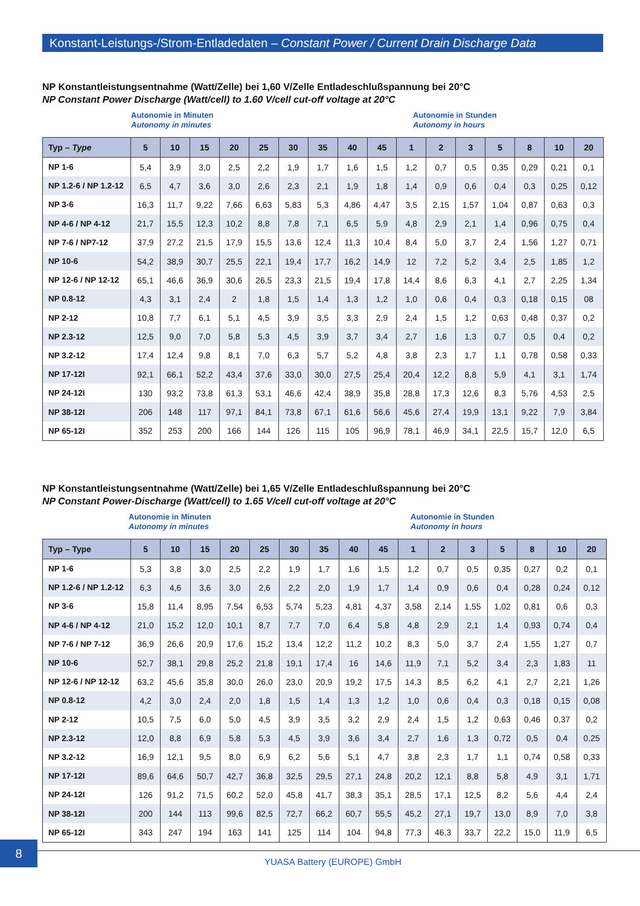Konstant-Leistungs-/Strom-Entladedaten – Constant Power / Current Drain Discharge Data
NP Konstantleistungsentnahme (Watt/Zelle) bei 1,60 V/Zelle Entladeschlußspannung bei 20°C
NP Constant Power Discharge (Watt/cell) to 1.60 V/cell cut-off voltage at 20°C
Autonomie in Minuten
Autonomy in minutes
Autonomie in Stunden
Autonomy in hours
| Typ – Type | 5 | 10 | 15 | 20 | 25 | 30 | 35 | 40 | 45 | 1 | 2 | 3 | 5 | 8 | 10 | 20 |
| --- | --- | --- | --- | --- | --- | --- | --- | --- | --- | --- | --- | --- | --- | --- | --- | --- |
| NP 1-6 | 5,4 | 3,9 | 3,0 | 2,5 | 2,2 | 1,9 | 1,7 | 1,6 | 1,5 | 1,2 | 0,7 | 0,5 | 0,35 | 0,29 | 0,21 | 0,1 |
| NP 1.2-6 / NP 1.2-12 | 6,5 | 4,7 | 3,6 | 3,0 | 2,6 | 2,3 | 2,1 | 1,9 | 1,8 | 1,4 | 0,9 | 0,6 | 0,4 | 0,3 | 0,25 | 0,12 |
| NP 3-6 | 16,3 | 11,7 | 9,22 | 7,66 | 6,63 | 5,83 | 5,3 | 4,86 | 4,47 | 3,5 | 2,15 | 1,57 | 1,04 | 0,87 | 0,63 | 0,3 |
| NP 4-6 / NP 4-12 | 21,7 | 15,5 | 12,3 | 10,2 | 8,8 | 7,8 | 7,1 | 6,5 | 5,9 | 4,8 | 2,9 | 2,1 | 1,4 | 0,96 | 0,75 | 0,4 |
| NP 7-6 / NP7-12 | 37,9 | 27,2 | 21,5 | 17,9 | 15,5 | 13,6 | 12,4 | 11,3 | 10,4 | 8,4 | 5,0 | 3,7 | 2,4 | 1,56 | 1,27 | 0,71 |
| NP 10-6 | 54,2 | 38,9 | 30,7 | 25,5 | 22,1 | 19,4 | 17,7 | 16,2 | 14,9 | 12 | 7,2 | 5,2 | 3,4 | 2,5 | 1,85 | 1,2 |
| NP 12-6 / NP 12-12 | 65,1 | 46,6 | 36,9 | 30,6 | 26,5 | 23,3 | 21,5 | 19,4 | 17,8 | 14,4 | 8,6 | 6,3 | 4,1 | 2,7 | 2,25 | 1,34 |
| NP 0.8-12 | 4,3 | 3,1 | 2,4 | 2 | 1,8 | 1,5 | 1,4 | 1,3 | 1,2 | 1,0 | 0,6 | 0,4 | 0,3 | 0,18 | 0,15 | 08 |
| NP 2-12 | 10,8 | 7,7 | 6,1 | 5,1 | 4,5 | 3,9 | 3,5 | 3,3 | 2,9 | 2,4 | 1,5 | 1,2 | 0,63 | 0,48 | 0,37 | 0,2 |
| NP 2.3-12 | 12,5 | 9,0 | 7,0 | 5,8 | 5,3 | 4,5 | 3,9 | 3,7 | 3,4 | 2,7 | 1,6 | 1,3 | 0,7 | 0,5 | 0,4 | 0,2 |
| NP 3.2-12 | 17,4 | 12,4 | 9,8 | 8,1 | 7,0 | 6,3 | 5,7 | 5,2 | 4,8 | 3,8 | 2,3 | 1,7 | 1,1 | 0,78 | 0,58 | 0,33 |
| NP 17-12I | 92,1 | 66,1 | 52,2 | 43,4 | 37,6 | 33,0 | 30,0 | 27,5 | 25,4 | 20,4 | 12,2 | 8,8 | 5,9 | 4,1 | 3,1 | 1,74 |
| NP 24-12I | 130 | 93,2 | 73,8 | 61,3 | 53,1 | 46,6 | 42,4 | 38,9 | 35,8 | 28,8 | 17,3 | 12,6 | 8,3 | 5,76 | 4,53 | 2,5 |
| NP 38-12I | 206 | 148 | 117 | 97,1 | 84,1 | 73,8 | 67,1 | 61,6 | 56,6 | 45,6 | 27,4 | 19,9 | 13,1 | 9,22 | 7,9 | 3,84 |
| NP 65-12I | 352 | 253 | 200 | 166 | 144 | 126 | 115 | 105 | 96,9 | 78,1 | 46,9 | 34,1 | 22,5 | 15,7 | 12,0 | 6,5 |
NP Konstantleistungsentnahme (Watt/Zelle) bei 1,65 V/Zelle Entladeschlußspannung bei 20°C
NP Constant Power-Discharge (Watt/cell) to 1.65 V/cell cut-off voltage at 20°C
Autonomie in Minuten
Autonomy in minutes
Autonomie in Stunden
Autonomy in hours
| Typ – Type | 5 | 10 | 15 | 20 | 25 | 30 | 35 | 40 | 45 | 1 | 2 | 3 | 5 | 8 | 10 | 20 |
| --- | --- | --- | --- | --- | --- | --- | --- | --- | --- | --- | --- | --- | --- | --- | --- | --- |
| NP 1-6 | 5,3 | 3,8 | 3,0 | 2,5 | 2,2 | 1,9 | 1,7 | 1,6 | 1,5 | 1,2 | 0,7 | 0,5 | 0,35 | 0,27 | 0,2 | 0,1 |
| NP 1.2-6 / NP 1.2-12 | 6,3 | 4,6 | 3,6 | 3,0 | 2,6 | 2,2 | 2,0 | 1,9 | 1,7 | 1,4 | 0,9 | 0,6 | 0,4 | 0,28 | 0,24 | 0,12 |
| NP 3-6 | 15,8 | 11,4 | 8,95 | 7,54 | 6,53 | 5,74 | 5,23 | 4,81 | 4,37 | 3,58 | 2,14 | 1,55 | 1,02 | 0,81 | 0,6 | 0,3 |
| NP 4-6 / NP 4-12 | 21,0 | 15,2 | 12,0 | 10,1 | 8,7 | 7,7 | 7,0 | 6,4 | 5,8 | 4,8 | 2,9 | 2,1 | 1,4 | 0,93 | 0,74 | 0,4 |
| NP 7-6 / NP 7-12 | 36,9 | 26,6 | 20,9 | 17,6 | 15,2 | 13,4 | 12,2 | 11,2 | 10,2 | 8,3 | 5,0 | 3,7 | 2,4 | 1,55 | 1,27 | 0,7 |
| NP 10-6 | 52,7 | 38,1 | 29,8 | 25,2 | 21,8 | 19,1 | 17,4 | 16 | 14,6 | 11,9 | 7,1 | 5,2 | 3,4 | 2,3 | 1,83 | 11 |
| NP 12-6 / NP 12-12 | 63,2 | 45,6 | 35,8 | 30,0 | 26,0 | 23,0 | 20,9 | 19,2 | 17,5 | 14,3 | 8,5 | 6,2 | 4,1 | 2,7 | 2,21 | 1,26 |
| NP 0.8-12 | 4,2 | 3,0 | 2,4 | 2,0 | 1,8 | 1,5 | 1,4 | 1,3 | 1,2 | 1,0 | 0,6 | 0,4 | 0,3 | 0,18 | 0,15 | 0,08 |
| NP 2-12 | 10,5 | 7,5 | 6,0 | 5,0 | 4,5 | 3,9 | 3,5 | 3,2 | 2,9 | 2,4 | 1,5 | 1,2 | 0,63 | 0,46 | 0,37 | 0,2 |
| NP 2.3-12 | 12,0 | 8,8 | 6,9 | 5,8 | 5,3 | 4,5 | 3,9 | 3,6 | 3,4 | 2,7 | 1,6 | 1,3 | 0,72 | 0,5 | 0,4 | 0,25 |
| NP 3.2-12 | 16,9 | 12,1 | 9,5 | 8,0 | 6,9 | 6,2 | 5,6 | 5,1 | 4,7 | 3,8 | 2,3 | 1,7 | 1,1 | 0,74 | 0,58 | 0,33 |
| NP 17-12I | 89,6 | 64,6 | 50,7 | 42,7 | 36,8 | 32,5 | 29,5 | 27,1 | 24,8 | 20,2 | 12,1 | 8,8 | 5,8 | 4,9 | 3,1 | 1,71 |
| NP 24-12I | 126 | 91,2 | 71,5 | 60,2 | 52,0 | 45,8 | 41,7 | 38,3 | 35,1 | 28,5 | 17,1 | 12,5 | 8,2 | 5,6 | 4,4 | 2,4 |
| NP 38-12I | 200 | 144 | 113 | 99,6 | 82,5 | 72,7 | 66,2 | 60,7 | 55,5 | 45,2 | 27,1 | 19,7 | 13,0 | 8,9 | 7,0 | 3,8 |
| NP 65-12I | 343 | 247 | 194 | 163 | 141 | 125 | 114 | 104 | 94,8 | 77,3 | 46,3 | 33,7 | 22,2 | 15,0 | 11,9 | 6,5 |
8
YUASA Battery (EUROPE) GmbH